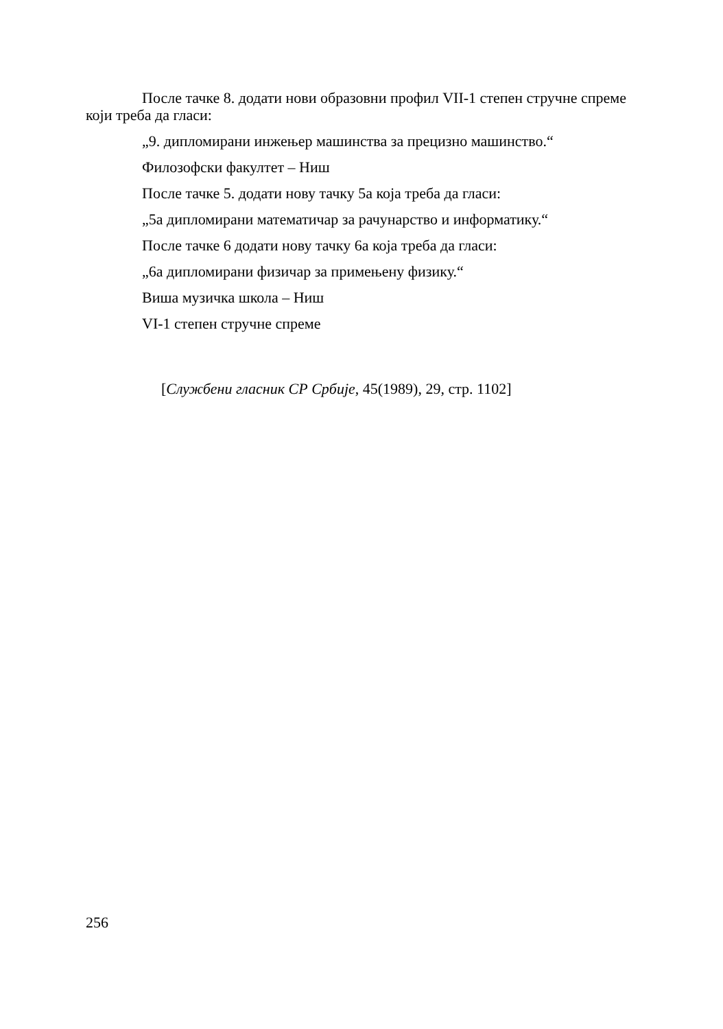После тачке 8. додати нови образовни профил VII-1 степен стручне спреме који треба да гласи:
„9. дипломирани инжењер машинства за прецизно машинство.“
Филозофски факултет – Ниш
После тачке 5. додати нову тачку 5а која треба да гласи:
„5а дипломирани математичар за рачунарство и информатику.“
После тачке 6 додати нову тачку 6а која треба да гласи:
„6а дипломирани физичар за примењену физику.“
Виша музичка школа – Ниш
VI-1 степен стручне спреме
[Службени гласник СР Србије, 45(1989), 29, стр. 1102]
256